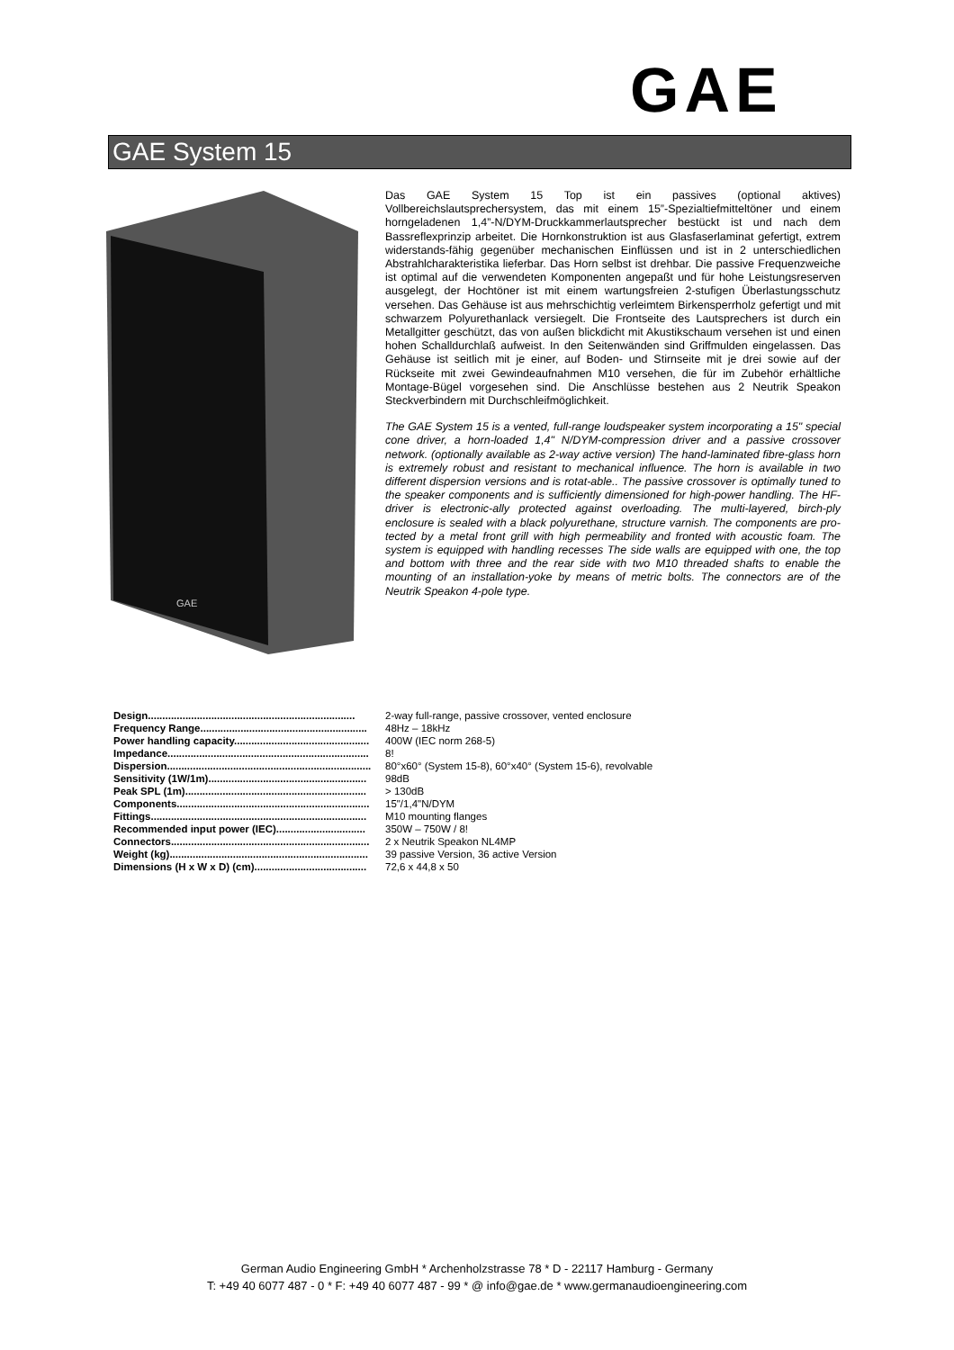GAE
GAE System 15
GAE
Das GAE System 15 Top ist ein passives (optional aktives) Vollbereichslautsprechersystem, das mit einem 15”-Spezialtiefmitteltöner und einem horngeladenen 1,4”-N/DYM-Druckkammerlautsprecher bestückt ist und nach dem Bassreflexprinzip arbeitet. Die Hornkonstruktion ist aus Glasfaserlaminat gefertigt, extrem widerstands-fähig gegenüber mechanischen Einflüssen und ist in 2 unterschiedlichen Abstrahlcharakteristika lieferbar. Das Horn selbst ist drehbar. Die passive Frequenzweiche ist optimal auf die verwendeten Komponenten angepaßt und für hohe Leistungsreserven ausgelegt, der Hochtöner ist mit einem wartungsfreien 2-stufigen Überlastungsschutz versehen. Das Gehäuse ist aus mehrschichtig verleimtem Birkensperrholz gefertigt und mit schwarzem Polyurethanlack versiegelt. Die Frontseite des Lautsprechers ist durch ein Metallgitter geschützt, das von außen blickdicht mit Akustikschaum versehen ist und einen hohen Schalldurchlaß aufweist. In den Seitenwänden sind Griffmulden eingelassen. Das Gehäuse ist seitlich mit je einer, auf Boden- und Stirnseite mit je drei sowie auf der Rückseite mit zwei Gewindeaufnahmen M10 versehen, die für im Zubehör erhältliche Montage-Bügel vorgesehen sind. Die Anschlüsse bestehen aus 2 Neutrik Speakon Steckverbindern mit Durchschleifmöglichkeit.
The GAE System 15 is a vented, full-range loudspeaker system incorporating a 15" special cone driver, a horn-loaded 1,4" N/DYM-compression driver and a passive crossover network. (optionally available as 2-way active version) The hand-laminated fibre-glass horn is extremely robust and resistant to mechanical influence. The horn is available in two different dispersion versions and is rotat-able.. The passive crossover is optimally tuned to the speaker components and is sufficiently dimensioned for high-power handling. The HF-driver is electronic-ally protected against overloading. The multi-layered, birch-ply enclosure is sealed with a black polyurethane, structure varnish. The components are pro-tected by a metal front grill with high permeability and fronted with acoustic foam. The system is equipped with handling recesses The side walls are equipped with one, the top and bottom with three and the rear side with two M10 threaded shafts to enable the mounting of an installation-yoke by means of metric bolts. The connectors are of the Neutrik Speakon 4-pole type.
| Design........................................................................ | 2-way full-range, passive crossover, vented enclosure |
| Frequency Range.......................................................... | 48Hz – 18kHz |
| Power handling capacity............................................... | 400W (IEC norm 268-5) |
| Impedance...................................................................... | 8! |
| Dispersion....................................................................... | 80°x60° (System 15-8), 60°x40° (System 15-6), revolvable |
| Sensitivity (1W/1m)....................................................... | 98dB |
| Peak SPL (1m)............................................................... | > 130dB |
| Components................................................................... | 15"/1,4"N/DYM |
| Fittings........................................................................... | M10 mounting flanges |
| Recommended input power (IEC)............................... | 350W – 750W / 8! |
| Connectors..................................................................... | 2 x Neutrik Speakon NL4MP |
| Weight (kg)..................................................................... | 39 passive Version, 36 active Version |
| Dimensions (H x W x D) (cm)....................................... | 72,6 x 44,8 x 50 |
German Audio Engineering GmbH * Archenholzstrasse 78 * D - 22117 Hamburg - Germany
T: +49 40 6077 487 - 0 * F: +49 40 6077 487 - 99 * @ info@gae.de * www.germanaudioengineering.com